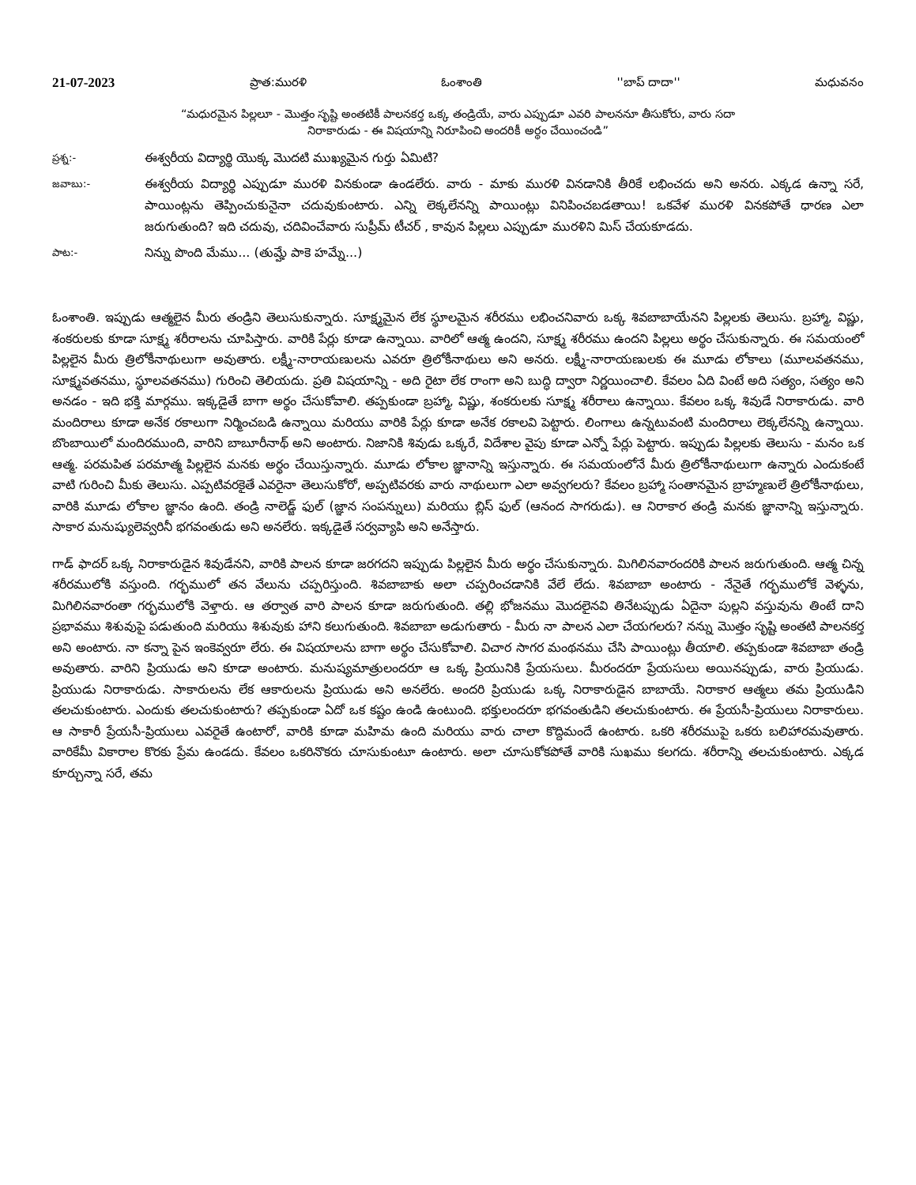21-07-2023 ప్రాత:మురళి ఓంశాంతి ''బాప్ దాదా'' మధువనం
“మధురమైన పిల్లలూ - మొత్తం సృష్టి అంతటికీ పాలనకర్త ఒక్క తండ్రియే, వారు ఎప్పుడూ ఎవరి పాలననూ తీసుకోరు, వారు సదా
నిరాకారుడు - ఈ విషయాన్ని నిరూపించి అందరికీ అర్థం చేయించండి”
ప్రశ్న:-
ఈశ్వరీయ విద్యార్థి యొక్క మొదటి ముఖ్యమైన గుర్తు ఏమిటి?
జవాబు:-
ఈశ్వరీయ విద్యార్థి ఎప్పుడూ మురళి వినకుండా ఉండలేరు. వారు - మాకు మురళి వినడానికి తీరికే లభించదు అని అనరు. ఎక్కడ ఉన్నా సరే, పాయింట్లను తెప్పించుకునైనా చదువుకుంటారు. ఎన్ని లెక్కలేనన్ని పాయింట్లు వినిపించబడతాయి! ఒకవేళ మురళి వినకపోతే ధారణ ఎలా జరుగుతుంది? ఇది చదువు, చదివించేవారు సుప్రీమ్ టీచర్ , కావున పిల్లలు ఎప్పుడూ మురళిని మిస్ చేయకూడదు.
పాట:-
నిన్ను పొంది మేము... (తుమ్హే పాకె హమ్నే...)
ఓంశాంతి. ఇప్పుడు ఆత్మలైన మీరు తండ్రిని తెలుసుకున్నారు. సూక్ష్మమైన లేక స్థూలమైన శరీరము లభించనివారు ఒక్క శివబాబాయేనని పిల్లలకు తెలుసు. బ్రహ్మా, విష్ణు, శంకరులకు కూడా సూక్ష్మ శరీరాలను చూపిస్తారు. వారికి పేర్లు కూడా ఉన్నాయి. వారిలో ఆత్మ ఉందని, సూక్ష్మ శరీరము ఉందని పిల్లలు అర్థం చేసుకున్నారు. ఈ సమయంలో పిల్లలైన మీరు త్రిలోకీనాథులుగా అవుతారు. లక్ష్మీ-నారాయణులను ఎవరూ త్రిలోకీనాథులు అని అనరు. లక్ష్మీ-నారాయణులకు ఈ మూడు లోకాలు (మూలవతనము, సూక్ష్మవతనము, స్థూలవతనము) గురించి తెలియదు. ప్రతి విషయాన్ని - అది రైటా లేక రాంగా అని బుద్ధి ద్వారా నిర్ణయించాలి. కేవలం ఏది వింటే అది సత్యం, సత్యం అని అనడం - ఇది భక్తి మార్గము. ఇక్కడైతే బాగా అర్థం చేసుకోవాలి. తప్పకుండా బ్రహ్మా, విష్ణు, శంకరులకు సూక్ష్మ శరీరాలు ఉన్నాయి. కేవలం ఒక్క శివుడే నిరాకారుడు. వారి మందిరాలు కూడా అనేక రకాలుగా నిర్మించబడి ఉన్నాయి మరియు వారికి పేర్లు కూడా అనేక రకాలవి పెట్టారు. లింగాలు ఉన్నటువంటి మందిరాలు లెక్కలేనన్ని ఉన్నాయి. బొంబాయిలో మందిరముంది, వారిని బాబూరీనాథ్ అని అంటారు. నిజానికి శివుడు ఒక్కరే, విదేశాల వైపు కూడా ఎన్నో పేర్లు పెట్టారు. ఇప్పుడు పిల్లలకు తెలుసు - మనం ఒక ఆత్మ. పరమపిత పరమాత్మ పిల్లలైన మనకు అర్థం చేయిస్తున్నారు. మూడు లోకాల జ్ఞానాన్ని ఇస్తున్నారు. ఈ సమయంలోనే మీరు త్రిలోకీనాథులుగా ఉన్నారు ఎందుకంటే వాటి గురించి మీకు తెలుసు. ఎప్పటివరకైతే ఎవరైనా తెలుసుకోరో, అప్పటివరకు వారు నాథులుగా ఎలా అవ్వగలరు? కేవలం బ్రహ్మా సంతానమైన బ్రాహ్మణులే త్రిలోకీనాథులు, వారికి మూడు లోకాల జ్ఞానం ఉంది. తండ్రి నాలెడ్జ్ ఫుల్ (జ్ఞాన సంపన్నులు) మరియు బ్లిస్ ఫుల్ (ఆనంద సాగరుడు). ఆ నిరాకార తండ్రి మనకు జ్ఞానాన్ని ఇస్తున్నారు. సాకార మనుష్యులెవ్వరినీ భగవంతుడు అని అనలేరు. ఇక్కడైతే సర్వవ్యాపి అని అనేస్తారు.
గాడ్ ఫాదర్ ఒక్క నిరాకారుడైన శివుడేనని, వారికి పాలన కూడా జరగదని ఇప్పుడు పిల్లలైన మీరు అర్థం చేసుకున్నారు. మిగిలినవారందరికి పాలన జరుగుతుంది. ఆత్మ చిన్న శరీరములోకి వస్తుంది. గర్భములో తన వేలును చప్పరిస్తుంది. శివబాబాకు అలా చప్పరించడానికి వేలే లేదు. శివబాబా అంటారు - నేనైతే గర్భములోకే వెళ్ళను, మిగిలినవారంతా గర్భములోకి వెళ్తారు. ఆ తర్వాత వారి పాలన కూడా జరుగుతుంది. తల్లి భోజనము మొదలైనవి తినేటప్పుడు ఏదైనా పుల్లని వస్తువును తింటే దాని ప్రభావము శిశువుపై పడుతుంది మరియు శిశువుకు హాని కలుగుతుంది. శివబాబా అడుగుతారు - మీరు నా పాలన ఎలా చేయగలరు? నన్ను మొత్తం సృష్టి అంతటి పాలనకర్త అని అంటారు. నా కన్నా పైన ఇంకెవ్వరూ లేరు. ఈ విషయాలను బాగా అర్థం చేసుకోవాలి. విచార సాగర మంథనము చేసి పాయింట్లు తీయాలి. తప్పకుండా శివబాబా తండ్రి అవుతారు. వారిని ప్రియుడు అని కూడా అంటారు. మనుష్యమాత్రులందరూ ఆ ఒక్క ప్రియునికి ప్రేయసులు. మీరందరూ ప్రేయసులు అయినప్పుడు, వారు ప్రియుడు. ప్రియుడు నిరాకారుడు. సాకారులను లేక ఆకారులను ప్రియుడు అని అనలేరు. అందరి ప్రియుడు ఒక్క నిరాకారుడైన బాబాయే. నిరాకార ఆత్మలు తమ ప్రియుడిని తలచుకుంటారు. ఎందుకు తలచుకుంటారు? తప్పకుండా ఏదో ఒక కష్టం ఉండి ఉంటుంది. భక్తులందరూ భగవంతుడిని తలచుకుంటారు. ఈ ప్రేయసీ-ప్రియులు నిరాకారులు. ఆ సాకారీ ప్రేయసీ-ప్రియులు ఎవరైతే ఉంటారో, వారికి కూడా మహిమ ఉంది మరియు వారు చాలా కొద్దిమందే ఉంటారు. ఒకరి శరీరముపై ఒకరు బలిహారమవుతారు. వారికేమీ వికారాల కొరకు ప్రేమ ఉండదు. కేవలం ఒకరినొకరు చూసుకుంటూ ఉంటారు. అలా చూసుకోకపోతే వారికి సుఖము కలగదు. శరీరాన్ని తలచుకుంటారు. ఎక్కడ కూర్చున్నా సరే, తమ